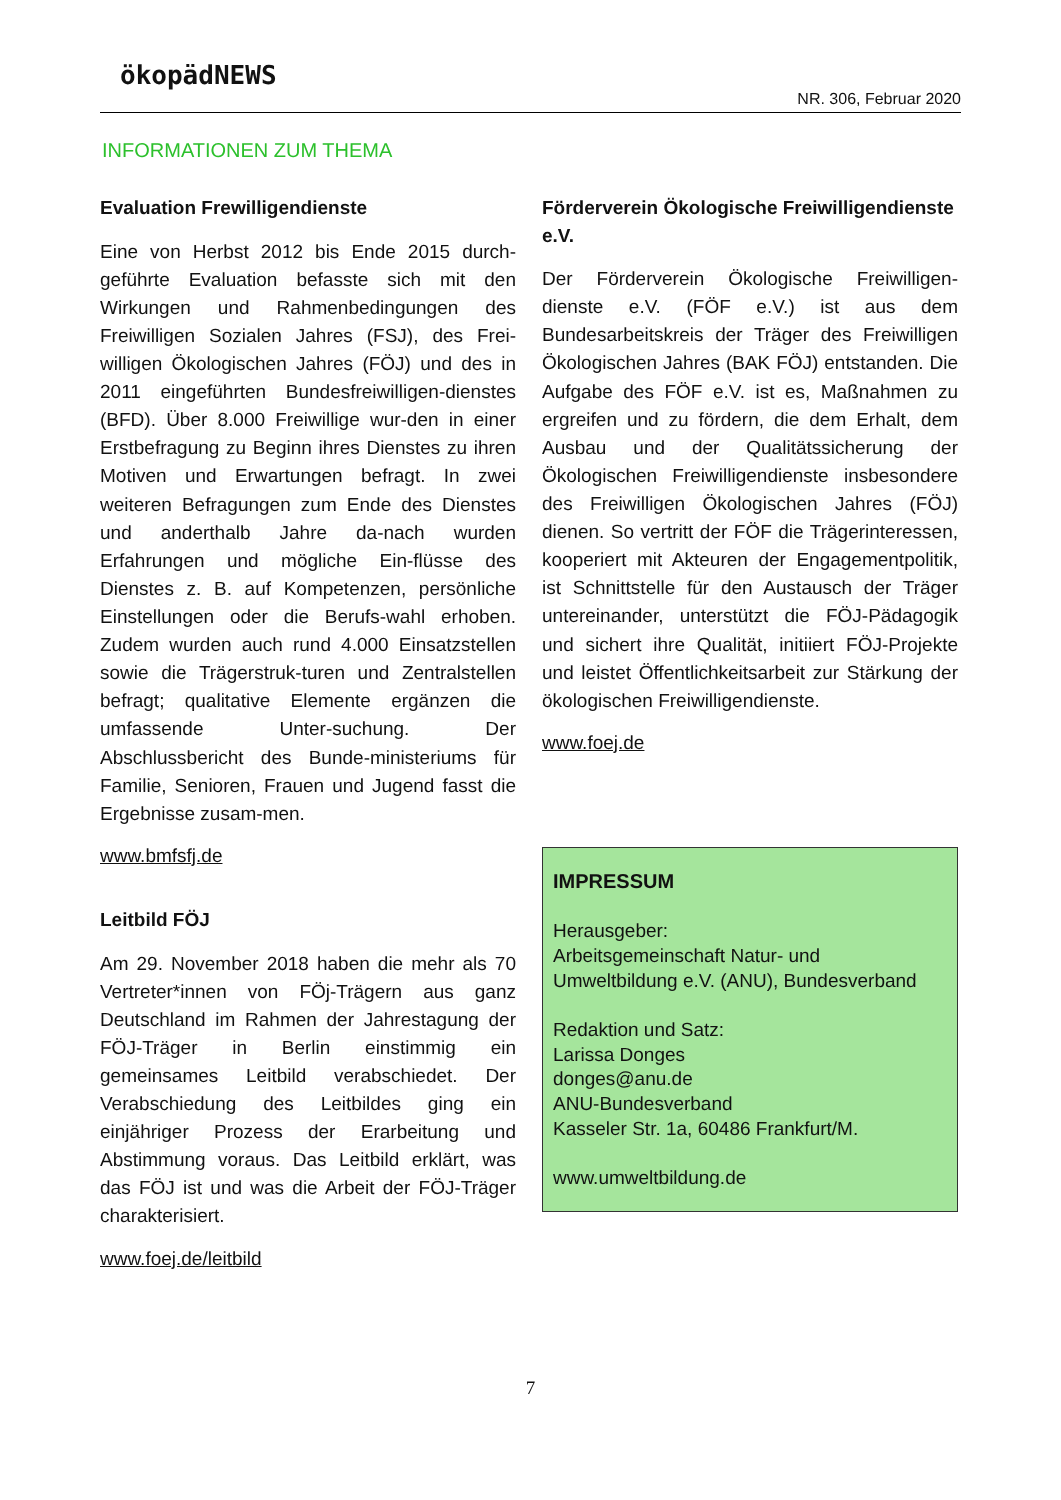ökopädNEWS
NR. 306, Februar 2020
INFORMATIONEN ZUM THEMA
Evaluation Frewilligendienste
Eine von Herbst 2012 bis Ende 2015 durch-geführte Evaluation befasste sich mit den Wirkungen und Rahmenbedingungen des Freiwilligen Sozialen Jahres (FSJ), des Frei-willigen Ökologischen Jahres (FÖJ) und des in 2011 eingeführten Bundesfreiwilligen-dienstes (BFD). Über 8.000 Freiwillige wur-den in einer Erstbefragung zu Beginn ihres Dienstes zu ihren Motiven und Erwartungen befragt. In zwei weiteren Befragungen zum Ende des Dienstes und anderthalb Jahre da-nach wurden Erfahrungen und mögliche Ein-flüsse des Dienstes z. B. auf Kompetenzen, persönliche Einstellungen oder die Berufs-wahl erhoben. Zudem wurden auch rund 4.000 Einsatzstellen sowie die Trägerstruk-turen und Zentralstellen befragt; qualitative Elemente ergänzen die umfassende Unter-suchung. Der Abschlussbericht des Bunde-ministeriums für Familie, Senioren, Frauen und Jugend fasst die Ergebnisse zusam-men.
www.bmfsfj.de
Leitbild FÖJ
Am 29. November 2018 haben die mehr als 70 Vertreter*innen von FÖj-Trägern aus ganz Deutschland im Rahmen der Jahrestagung der FÖJ-Träger in Berlin einstimmig ein gemeinsames Leitbild verabschiedet. Der Verabschiedung des Leitbildes ging ein einjähriger Prozess der Erarbeitung und Abstimmung voraus. Das Leitbild erklärt, was das FÖJ ist und was die Arbeit der FÖJ-Träger charakterisiert.
www.foej.de/leitbild
Förderverein Ökologische Freiwilligendienste e.V.
Der Förderverein Ökologische Freiwilligen-dienste e.V. (FÖF e.V.) ist aus dem Bundesarbeitskreis der Träger des Freiwilligen Ökologischen Jahres (BAK FÖJ) entstanden. Die Aufgabe des FÖF e.V. ist es, Maßnahmen zu ergreifen und zu fördern, die dem Erhalt, dem Ausbau und der Qualitätssicherung der Ökologischen Freiwilligendienste insbesondere des Freiwilligen Ökologischen Jahres (FÖJ) dienen. So vertritt der FÖF die Trägerinteressen, kooperiert mit Akteuren der Engagementpolitik, ist Schnittstelle für den Austausch der Träger untereinander, unterstützt die FÖJ-Pädagogik und sichert ihre Qualität, initiiert FÖJ-Projekte und leistet Öffentlichkeitsarbeit zur Stärkung der ökologischen Freiwilligendienste.
www.foej.de
IMPRESSUM
Herausgeber:
Arbeitsgemeinschaft Natur- und Umweltbildung e.V. (ANU), Bundesverband
Redaktion und Satz:
Larissa Donges
donges@anu.de
ANU-Bundesverband
Kasseler Str. 1a, 60486 Frankfurt/M.
www.umweltbildung.de
7